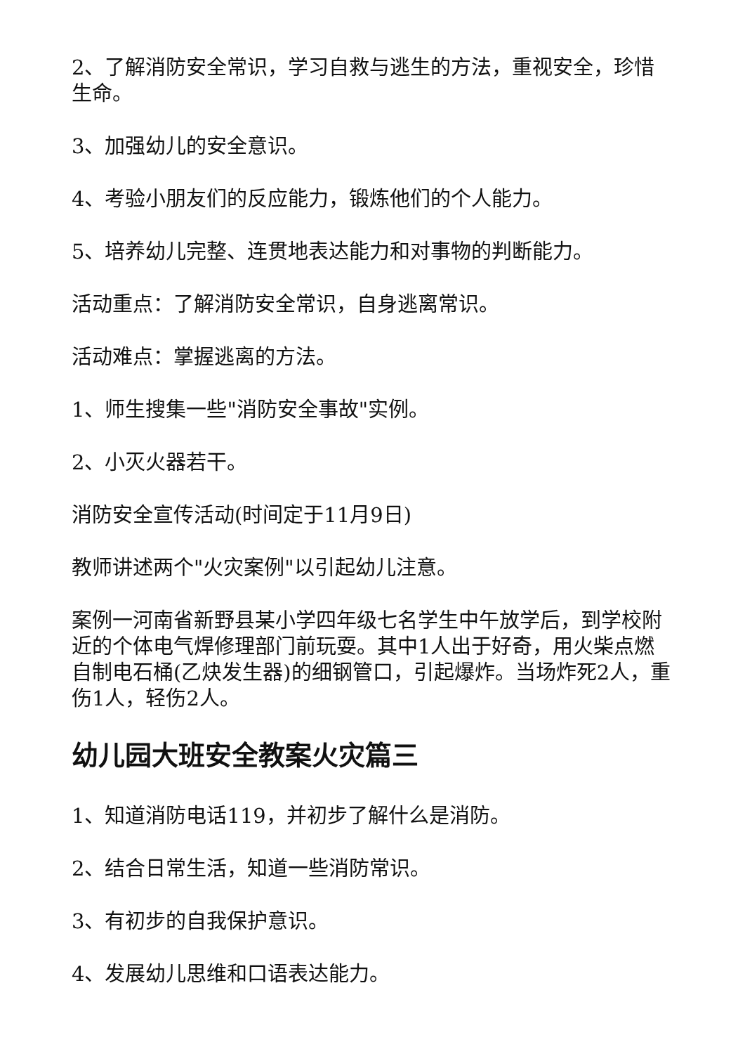2、了解消防安全常识，学习自救与逃生的方法，重视安全，珍惜生命。
3、加强幼儿的安全意识。
4、考验小朋友们的反应能力，锻炼他们的个人能力。
5、培养幼儿完整、连贯地表达能力和对事物的判断能力。
活动重点：了解消防安全常识，自身逃离常识。
活动难点：掌握逃离的方法。
1、师生搜集一些"消防安全事故"实例。
2、小灭火器若干。
消防安全宣传活动(时间定于11月9日)
教师讲述两个"火灾案例"以引起幼儿注意。
案例一河南省新野县某小学四年级七名学生中午放学后，到学校附近的个体电气焊修理部门前玩耍。其中1人出于好奇，用火柴点燃自制电石桶(乙炔发生器)的细钢管口，引起爆炸。当场炸死2人，重伤1人，轻伤2人。
幼儿园大班安全教案火灾篇三
1、知道消防电话119，并初步了解什么是消防。
2、结合日常生活，知道一些消防常识。
3、有初步的自我保护意识。
4、发展幼儿思维和口语表达能力。